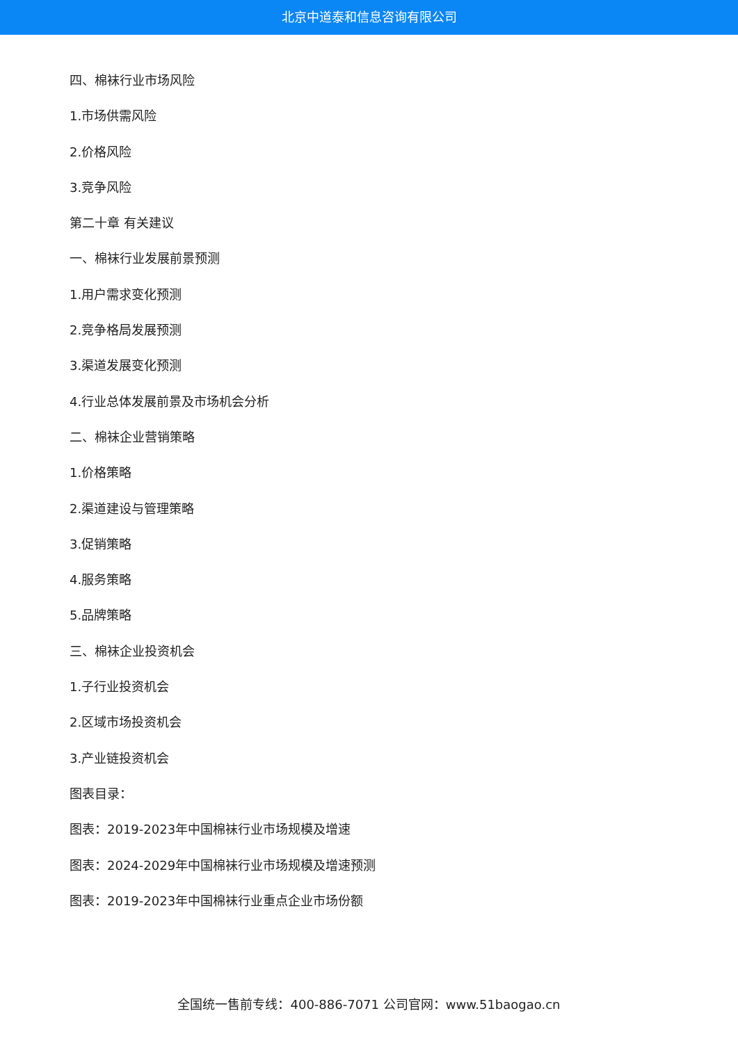北京中道泰和信息咨询有限公司
四、棉袜行业市场风险
1.市场供需风险
2.价格风险
3.竞争风险
第二十章 有关建议
一、棉袜行业发展前景预测
1.用户需求变化预测
2.竞争格局发展预测
3.渠道发展变化预测
4.行业总体发展前景及市场机会分析
二、棉袜企业营销策略
1.价格策略
2.渠道建设与管理策略
3.促销策略
4.服务策略
5.品牌策略
三、棉袜企业投资机会
1.子行业投资机会
2.区域市场投资机会
3.产业链投资机会
图表目录：
图表：2019-2023年中国棉袜行业市场规模及增速
图表：2024-2029年中国棉袜行业市场规模及增速预测
图表：2019-2023年中国棉袜行业重点企业市场份额
全国统一售前专线：400-886-7071 公司官网：www.51baogao.cn